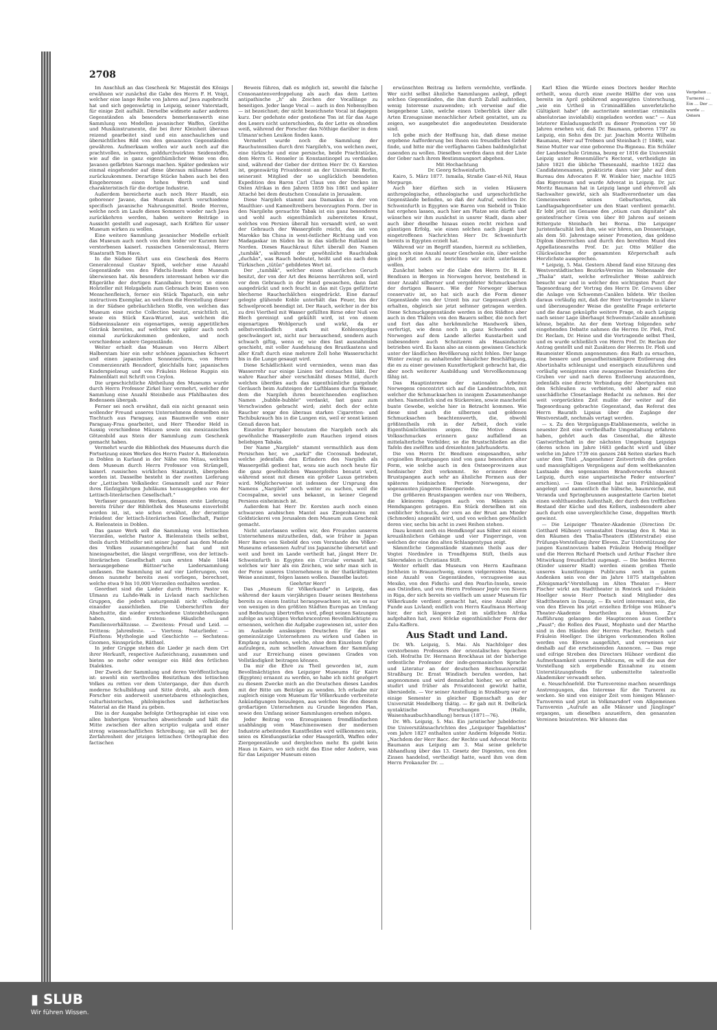2708
Im Anschluß an das Geschenk Sr. Majestät des Königs erwähnen wir zunächst die Gabe des Herrn F. H. Voigt, welcher eine lange Reihe von Jahren auf Java zugebracht hat und sich gegenwärtig in Leipzig, seiner Vaterstadt, für einige Zeit aufhält. Derselbe widmete außer anderen Gegenständen als besonders bemerkenswerth eine Sammlung von Modellen javanischer Waffen, Geräthe und Musikinstrumente, die bei ihrer Kleinheit überaus reizend gearbeitet sind und ein anschauliches und übersichtliches Bild von den genannten Gegenständen gewähren. Aufmerksam wollen wir auch noch auf die prachtvollen, schweren, golddurchwirkten Seidenstoffe, wie auf die in ganz eigenthümlicher Weise von den Javanen gefärbten Sarongs machen. Später gedenken wir einmal eingehender auf diese überaus mühsame Arbeit zurückzukommen. Derartige Stücke haben auch bei den Eingeborenen einen hohen Werth und sind charakteristisch für die dortige Industrie.
Außerdem bereicherte auch noch Herr Handt, ein geborener Javane, das Museum durch verschiedene specifisch javanische Nahrungsmittel. Beide Herren, welche noch im Laufe dieses Sommers wieder nach Java zurückkehren werden, haben weitere Beiträge in Aussicht gestellt und zugesagt, nach Kräften für unser Museum wirken zu wollen.
Eine weitere Sammlung javanischer Modelle erhielt das Museum auch noch von dem leider vor Kurzem hier verstorbenen kaiserl. russischen Generalconsul, Herrn Staatsrath Tom Have.
In die Südsee führt uns ein Geschenk des Herrn Generalconsul Gustav Spieß, welcher eine Anzahl Gegenstände von den Fidschi-Inseln dem Museum überwiesen hat. Als besonders interessant heben wir die Eßgeräthe der dortigen Kannibalen hervor, so einen Holzteller mit Holzgabeln zum Gebrauch beim Essen von Menschenfleisch, ferner ein Stück Tapatuch, ein sehr instructives Exemplar, an welchem die Herstellung dieser in der Südsee gebräuchlichen Stoffe, von welchen das Museum eine reiche Collection besitzt, ersichtlich ist, sowie ein Stück Kava-Wurzel, aus welchem die Südseeinsulaner ein eigenartiges, wenig appetitliches Getränk bereiten, auf welches wir später auch noch einmal zurückzukommen gedenken, und noch verschiedene andere Gegenstände.
Weiter erhielt das Museum von Herrn Albert Halberstam hier ein sehr schönes japanisches Schwert und einen japanischen Sonnenschirm, von Herrn Commerzienrath Benndorf, gleichfalls hier, japanisches Kinderspielzeug und von Fräulein Helene Ruppin ein Palmenblatt mit Schrift von Ceylon.
Die urgeschichtliche Abtheilung des Museums wurde durch Herrn Professor Zirkel hier vermehrt, welcher der Sammlung eine Anzahl Steinbeile aus Pfahlbauten des Bodensees übergab.
Ferner sei noch erwähnt, daß ein nicht genannt sein wollender Freund unseres Unternehmens demselben ein Tischtuch aus Paraguay, aus Baumwolle von einer Paraguay-Frau gearbeitet, und Herr Theodor Held in Aussig verschiedene Münzen sowie ein mexicanisches Götzenbild aus Stein der Sammlung zum Geschenk gemacht haben.
Vermehrt wurde die Bibliothek des Museums durch die Fortsetzung eines Werkes des Herrn Pastor A. Bielenstein in Doblen in Kurland in der Nähe von Mitau, welches dem Museum durch Herrn Professor von Strümpell, kaiserl. russischen wirklichen Staatsrath, übergeben worden ist. Dasselbe besteht in der zweiten Lieferung der „Lettischen Volkslieder. Gesammelt und zur Feier ihres fünfzigjährigen Jubiläums herausgegeben von der Lettisch-literärischen Gesellschaft."
Verfasser genannten Werkes, dessen erste Lieferung bereits früher der Bibliothek des Museums einverleibt worden ist, ist, wie schon erwähnt, der derzeitige Präsident der lettisch-literärischen Gesellschaft, Pastor A. Bielenstein in Doblen.
Das ganze Werk soll die Sammlung von lettischen Vierzeilen, welche Pastor A. Bielenstein theils selbst, theils durch Mithelfer seit seiner Jugend aus dem Munde des Volkes zusammengebracht hat und mit hineingearbeitet, die längst vergriffene, von der lettisch-literärischen Gesellschaft zum ersten Male 1844 herausgegebene Büttner'sche Liedersammlung umfassen. Die Sammlung ist auf vier Lieferungen, von denen nunmehr bereits zwei vorliegen, berechnet, welche etwa 9 bis 10,000 Vierzeilen enthalten werden.
Geordnet sind die Lieder durch Herrn Pastor K. Ulmann zu Luhde-Walk in Livland nach sachlichen Gruppen, die jedoch naturgemäß nicht vollständig einander ausschließen. Die Ueberschriften der Abschnitte, die wieder verschiedene Unterabtheilungen haben, sind: Erstens: Häusliche und Familienverhältnisse. — Zweitens: Freud und Leid. — Drittens: Jahresfeste. — Viertens: Naturlieder. — Fünftens: Mythologie und Geschichte — Sechstens: Gnomen, Sinnsprüche, Räthsel.
In jeder Gruppe stehen die Lieder je nach dem Ort ihrer Herkunft, respective Aufzeichnung, zusammen und bieten so mehr oder weniger ein Bild des örtlichen Dialektes.
Der Zweck der Sammlung und deren Veröffentlichung ist: sowohl ein werthvolles Besitzthum des lettischen Volkes zu retten vor dem Untergange, der ihm durch moderne Schulbildung und Sitte droht, als auch dem Forscher ein anderweit unersetzbares ethnologisches, culturhistorisches, philologisches und ästhetisches Material an die Hand zu geben.
Die in der Ausgabe befolgte Orthographie ist eine von allen bisherigen Versuchen abweichende und hält die Mitte zwischen der alten scriptio vulgata und einer streng wissenschaftlichen Schreibung; sie will bei der Zerfahrenheit der jetzigen lettischen Orthographie den factischen
Beweis führen, daß es möglich ist, sowohl die falsche Consonantenverdoppelung als auch das dem Letten antipathische „h" als Zeichen der Vocallänge zu beseitigen. Jeder lange Vocal — auch in den Nebensylben — ist bezeichnet; der nicht bezeichnete Vocal ist dagegen kurz. Der gedehnte oder gestoßene Ton ist für das Auge des Lesers nicht unterschieden, da der Lette es ohnedies weiß, während der Forscher das Nöthige darüber in dem Ulmann'schen Lexikon finden kann.
Vermehrt wurde noch die Sammlung der Rauchutensilien durch drei Nargileh's, von welchen zwei, eine türkische und eine persische, beide Prachtstücke, dem Herrn G. Henseler in Konstantinopel zu verdanken sind, während der Geber der dritten Herr Dr. O. Kersten ist, gegenwärtig Privatdocent an der Universität Berlin, seinerzeit Mitglied der so unglücklich beendeten Expedition des Baron Carl Claus von der Decken im Osten Afrikas in den Jahren 1859 bis 1861 und später Attaché bei dem deutschen Consulate in Jerusalem.
Diese Nargileh stammt aus Damaskus in der von Maulthier- und Kameeltreibern bevorzugten Form. Der in den Nargilehs gerauchte Tabak ist ein ganz besonderes und wohl auch eigenthümlich zubereitetes Kraut, welches von Persien überall hin versandt wird, so weit der Gebrauch der Wasserpfeife reicht, das ist von Marokko bis China in west-östlicher Richtung und von Madagaskar im Süden bis in das südliche Rußland im Norden. Dieses Rauchkraut führt überall den Namen „tumbâk", während der gewöhnliche Rauchtabak „duchân", was Rauch bedeutet, heißt und ein nach dem Türkischen „tütün" gebildetes Wort ist.
Der „tumbâk", welcher einen säuerlichen Geruch besitzt, der von der Art des Beizens herrühren soll, wird vor dem Gebrauch in der Hand gewaschen, dann fast ausgedrückt und noch feucht in das mit Gyps gefütterte blecherne Rauchschälchen eingedrückt. Eine darauf gelegte glühende Kohle unterhält das Feuer, bis der Schwelproceß beendigt ist. Der Rauch, welcher in der bis zu drei Viertheil mit Wasser gefüllten Birne oder Nuß von Blech gereinigt und gekühlt wird, ist von einem eigenartigen Wohlgeruch und wirkt, da er selbstverständlich stark mit Kohlenoxydgas geschwängert ist, nicht nur berauschend, sondern auch schwach giftig, wenn er, wie dies fast ausnahmslos geschieht, mit voller Ausdehnung des Brustkastens und aller Kraft durch eine mehrere Zoll hohe Wasserschicht bis in die Lunge gesaugt wird.
Diese Schädlichkeit wird vermieden, wenn man das Wasserrohr nur einige Linien tief eintauchen läßt. Der wahre Raucher aber verschmäht dieses Mittel, durch welches überdies auch das eigenthümliche gurgelnde Geräusch beim Aufsteigen der Luftblasen durchs Wasser, dem die Nargileh ihren bezeichnenden englischen Namen „bubble-bubble" verdankt, fast ganz zum Verschwinden gebracht wird; zieht doch der echte Raucher sogar den überaus starken Cigaretten- und Tschibukrauch bis in die Lungen ein, weil er sonst keinen Genuß davon hat.
Einzelne Europäer benutzen die Nargileh noch als gewöhnliche Wasserpfeife zum Rauchen irgend eines beliebigen Tabaks.
Der Name „Nargileh" stammt vermuthlich aus dem Persischen her, wo „narkil" die Cocosnuß bedeutet, welche jedenfalls den Erfindern des Nargileh als Wassergefäß gedient hat, wozu sie auch noch heute für die ganz gewöhnlichen Wasserpfeifen benutzt wird, während sonst mit diesen ein großer Luxus getrieben wird. Möglicherweise ist indessen der Ursprung des Namens „Nargileh" noch weiter zu suchen, weil die Cocospalme, soviel uns bekannt, in keiner Gegend Persiens einheimisch ist.
Außerdem hat Herr Dr. Kersten auch noch einen schwarzen arabischen Mantel aus Ziegenhaaren mit Goldstickerei von Jerusalem dem Museum zum Geschenk gemacht.
Nicht unterlassen wollen wir, den Freunden unseres Unternehmens mitzutheilen, daß, wie früher in Japan Herr Baron von Siebold den vom Vorstande des Völker-Museums erlassenen Aufruf ins Japanische übersetzt und weit und breit im Lande vertheilt hat, jüngst Herr Dr. Schweinfurth in Egypten ein Circular versandt hat, welches wir hier als ein Zeichen, wie sehr man sich in der Ferne unseres Unternehmens in der thatkräftigsten Weise annimmt, folgen lassen wollen. Dasselbe lautet:
Geehrter Herr!
Das „Museum für Völkerkunde" in Leipzig, das während der kaum vierjährigen Dauer seines Bestehens bereits zu einem Institut herangewachsen ist, wie es nur von wenigen in den größten Städten Europas an Umfang und Bedeutung übertroffen wird, pflegt seinen Satzungen zufolge an wichtigen Verkehrscentren Bevollmächtigte zu ernennen, welchen die Aufgabe zugewiesen ist, unter den im Auslande ansässigen Deutschen für das so gemeinnützige Unternehmen zu wirken und Gaben in Empfang zu nehmen, welche, ohne dem Einzelnen Opfer aufzulegen, zum schnellen Anwachsen der Sammlung und zur Erreichung eines gewissen Grades von Vollständigkeit beitragen können.
Da mir die Ehre zu Theil geworden ist, zum Bevollmächtigten des Leipziger Museums für Kairo (Egypten) ernannt zu werden, so habe ich nicht gezögert zu diesem Zwecke mich an die Deutschen dieses Landes mit der Bitte um Beiträge zu wenden. Ich erlaube mir zugleich einige vom Museum für Völkerkunde verbreitete Ankündigungen beizulegen, aus welchen Sie den diesem großartigen Unternehmen zu Grunde liegenden Plan, sowie den Umfang seiner Sammlungen ersehen mögen.
Jeder Beitrag von Erzeugnissen fremdländischen unabhängig vom Maschinenwesen der modernen Industrie arbeitenden Kunstfleißes wird willkommen sein, seien es Kleidungsstücke oder Hausgeräth, Waffen oder Ziergegenstände und dergleichen mehr. Es giebt kein Haus in Kairo, wo sich nicht das Eine oder Andere, was für das Leipziger Museum einen
erwünschten Beitrag zu liefern vermöchte, vorfände. Wer nicht selbst ähnliche Sammlungen anlegt, pflegt solchen Gegenständen, die ihm durch Zufall aufstoßen, wenig Interesse zuzuwenden; ich verweise auf die beigegebene Liste, welche einen Ueberblick über alle Arten Erzeugnisse menschlicher Arbeit gestattet, um zu zeigen, wo ausgebeutet die angedeuteten Desiderate sind.
Ich gebe mich der Hoffnung hin, daß diese meine ergebene Aufforderung bei Ihnen ein freundliches Gehör finde, und bitte mir die verfügbaren Gaben baldmöglichst zusenden zu wollen. Dieselben werden dann mit der Liste der Geber nach ihrem Bestimmungsort abgehen.
Mit Hochachtung
Dr. Georg Schweinfurth.
Kairo, 5. März 1877. Ismaila, Straße Gasr-el-Nil, Haus Morpurgo.
Auch hier dürften sich in vielen Häusern anthropologische, ethnologische und urgeschichtliche Gegenstände befinden, so daß der Aufruf, welchen Dr. Schweinfurth in Egypten wie Baron von Siebold in Tokio hat ergehen lassen, auch hier am Platze sein dürfte und wünschen wir ihm zunächst in unsrer Stadt, dann aber auch über dieselbe hinaus einen recht reichen und günstigen Erfolg, wie einen solchen nach jüngst hier eingetroffenen Nachrichten Herr Dr. Schweinfurth bereits in Egypten erzielt hat.
Während wir im Begriff standen, hiermit zu schließen, ging noch eine Anzahl neuer Geschenke ein, über welche gleich jetzt noch zu berichten wir nicht unterlassen wollen.
Zunächst heben wir die Gabe des Herrn Dr. B. E. Bendixen in Bergen in Norwegen hervor, bestehend in einer Anzahl silberner und vergoldeter Schmucksachen der dortigen Bauern. Wie der Norweger überaus conservativ ist, so hat sich auch die Form dieser Gegenstände von der Urzeit bis zur Gegenwart gleich erhalten, obgleich sie jetzt seltener getragen werden. Diese Schmuckgegenstände werden in den Städten aber auch in den Thälern von den Bauern selber, die noch fort und fort das alte herkömmliche Handwerk üben, verfertigt, wie denn noch in ganz Schweden und Norwegen auf dem Lande allerlei Kunstarbeit und insbesondere auch Schnitzerei als Hausindustrie betrieben wird. Es kann also an einem gewissen Geschick unter der ländlichen Bevölkerung nicht fehlen. Der lange Winter zwingt zu anhaltender häuslicher Beschäftigung, die es zu einer gewissen Kunstfertigkeit gebracht hat, die aber noch weiterer Ausbildung und Vervollkommnung fähig ist.
Das Hauptinteresse der nationalen Arbeiten Norwegens concentrirt sich auf die Landestrachten, mit welcher die Schmucksachen in innigem Zusammenhange stehen. Namentlich sind es Stickereien, sowie mancherlei bunte Gewebe, welche hier in Betracht kommen. Wie diese sind auch die silbernen und goldenen Schmucksachen beachtenswerth, die, obwohl größtentheils roh in der Arbeit, doch viele Eigenthümlichkeiten zeigen. Die Motive dieses Volksschmuckes erinnern ganz auffallend an mittelalterliche Vorbilder, so die Brustschließen an die Tafeln des zwölften und dreizehnten Jahrhunderts.
Die von Herrn Dr. Bendixen eingesandten, sehr originellen Brustspangen sind von ganz besonders alter Form, wie solche auch in den Ostseeprovinzen aus heidnischer Zeit vorkommt. So erinnern diese Brustspangen auch sehr an ähnliche Formen aus der späteren heidnischen Periode Norwegens, der sogenannten jüngeren Eisenperiode.
Die größeren Brustspangen werden nur von Weibern, die kleineren dagegen auch von Männern als Hemdspangen getragen. Ein Stück derselben ist ein weiblicher Schmuck, der vorn an der Brust am Mieder (Schmoden) angenäht wird, und von welchen gewöhnlich deren vier, sechs bis acht in zwei Reihen stehen.
Dazu kommt noch ein Hemdknopf aus Silber mit einem kreuzähnlichen Gehänge und vier Fingerringe, von welchen der eine den alten Schlangentypus zeigt.
Sämmtliche Gegenstände stammen theils aus der Vogtei Nordmöre in Trondhjems Stift, theils aus Sätersdalen in Christians Stift.
Weiter erhielt das Museum von Herrn Kaufmann Jochheim in Braunschweig, einem vielgereisten Manne, eine Anzahl von Gegenständen, vorzugsweise aus Mexiko, von den Fidschi- und den Pearlin-Inseln, sowie aus Ostindien, und von Herrn Professor Jegór von Sivers in Riga, der sich bereits so vielfach um unser Museum für Völkerkunde verdient gemacht hat, eine Anzahl alter Funde aus Livland; endlich von Herrn Kaufmann Hertwig hier, der sich längere Zeit im südlichen Afrika aufgehalten hat, zwei Stöcke eigenthümlicher Form der Zulu-Kaffern.
Aus Stadt und Land.
Dr. Wh. Leipzig, 5. Mai. Als Nachfolger des verstorbenen Professors der orientalischen Sprachen Geh. Hofraths Dr. Hermann Brockhaus ist der bisherige ordentliche Professor der indo-germanischen Sprache und Literatur an der deutschen Reichsuniversität Straßburg Dr. Ernst Windisch berufen worden, hat angenommen und wird demnächst hieher, wo er selbst studirt und früher als Privatdocent gewirkt hatte, übersiedeln. — Vor seiner Anstellung in Straßburg war er einige Semester in gleicher Eigenschaft an der Universität Heidelberg thätig. — Er gab mit B. Delbrück syntaktische Forschungen (Halle, Waisenhausbuchhandlung) heraus (1871—76).
Dr. Wh. Leipzig, 5. Mai. Ein juristischer Jubeldoctor. Die Universitätsnachrichten des „Leipziger Tageblattes" vom Jahre 1827 enthalten unter Anderm folgende Notiz: „Nachdem der Herr Bacc. der Rechte und Advocat Moritz Baumann aus Leipzig am 3. Mai seine gelehrte Abhandlung über das 13. Gesetz der Digesten, von den Zinsen handelnd, vertheidigt hatte, ward ihm von dem Herrn Prokanzler Dr. ...
Karl Klien die Würde eines Doctors beider Rechte ertheilt, wozu durch eine zweite Hälfte der von uns bereits im April gebührend angezeigten Unterschung, „wie ein Urtheil in Criminalfällen unverletzliche Gültigkeit habe" (de auctoritate sententiae criminalis absolutoriae inviolabili) eingeladen worden war." — Aus letzterer Einladungsschrift zu dieser Promotion vor 50 Jahren ersehen wir, daß Dr. Baumann, geboren 1797 zu Leipzig, ein Sohn des Dr. jur. Joachim Moritz Wilhelm Baumann, Herr auf Trebsen und Steinbach († 1849), war. Seine Mutter war eine geborene Du-Bigneau. Ein Schüler der Landesschule Grimma, bezog er 1816 die Universität Leipzig unter Rosenmüller's Rectorat, vertheidigte im Jahre 1821 die übliche Thesenzahl, machte 1822 das Candidatenexamen, prakticirte dann vier Jahr auf dem Bureau des Advocaten F. W. Winkler hier, machte 1825 das Rigorosum und wurde Advocat in Leipzig. Dr. jur. Moritz Baumann hat in Leipzig lange und ehrenvoll als Sachwalter gewirkt, sich als Stadtverordneter um das Gemeinwesen seines Geburtsortes, als Landtagsabgeordneter um den Staat verdient gemacht. Er lebt jetzt im Genusse des „otium cum dignitate" als geistesfrischer Greis von über 80 Jahren auf seinem Rittergute Steinbach bei Borna. Die Leipziger Juristenfacultät ließ ihm, wie wir hören, am Donnerstage, als dem 50. Jahrestage seiner Promotion, das goldene Diplom überreichen und durch den beredten Mund des Appellationsraths Prof. Dr. jur. Otto Müller die Glückwünsche der gesammten Körperschaft aufs Herzlichste aussprechen.
* Leipzig, 5. Mai. Gestern Abend fand eine Sitzung des Westvorstädtischen Bezirks-Vereins im Nebensaale der „Thalia" statt, welche erfreulicher Weise zahlreich besucht war und in welcher den wichtigsten Punct der Tagesordnung der Vortrag des Herrn Dr. Grouven über die Anlage von Schwemm-Canälen bildete. Wir theilen daraus vorläufig mit, daß der Herr Vortragende in klarer und überzeugender Weise die gestellte Frage erörterte und die daran geknüpfte weitere Frage, ob auch Leipzig nach seiner Lage überhaupt Schwemm-Canäle annehmen könne, bejahte. An der dem Vortrag folgenden sehr eingehenden Debatte nahmen die Herren Dr. Ploß, Prof. Dr. Reclam, Dr. Heine und die Vortragende selbst Theil, und es wurde schließlich von Herrn Prof. Dr. Reclam der Antrag gestellt und mit Zusätzen der Herren Dr. Ploß und Baumeister Klemm angenommen: den Rath zu ersuchen, eine bessere und gesundheitsmäßigere Entleerung des Abortinhalts schleunigst und energisch einzuführen und vorläufig wenigstens eine zwangsweise Desinfection der Gruben vor und nach deren Entleerung anzuordnen, jedenfalls eine directe Verbindung der Abortgruben mit den Schleußen zu verbieten, wohl aber auf eine unschädliche Closetanlage Bedacht zu nehmen. Bei der weit vorgerückten Zeit mußte der weiter auf die Tagesordnung gebrachte Gegenstand, das Referat des Herrn Baurath Lipsius über die Zugänge der Westvorstadt, nochmals vertagt werden.
— x. Zu den Vergnügungs-Etablissements, welche in neuester Zeit eine vortheilhafte Umgestaltung erfahren haben, gehört auch das Gosenthal, die älteste Gastwirthschaft in der nächsten Umgebung Leipzigs (deren schon im Jahre 1683 gedacht wird und über welche im Jahre 1739 ein ganzes 244 Seiten starkes Buch unter dem Titel: „Angenehmer Zeitvertreib des großen und mannigfaltigen Vergnügens auf dem weltbekannten Lustsaale des sogenannten Brandvorwerks ohnweit Leipzig, durch eine unparteiische Feder entworfen" erschien). — Das Gosenthal hat sein Frühlingskleid angelegt und namentlich die hübsche, baumreiche, mit Veranda und Springbrunnen ausgestattete Garten bietet einen wohlthuenden Aufenthalt, der durch den trefflichen Bestand der Küche und des Kellers, insbesondere aber auch durch eine unvergleichliche Gose, doppelten Werth gewinnt.
— Die Leipziger Theater-Akademie (Direction Dr. Gotthard Hübner) veranstaltet Dienstag den 8. Mai in den Räumen des Thalia-Theaters (Elsterstraße) eine Prüfungs-Vorstellung ihrer Eleven. Zur Unterstützung der jungen Kunstnovizen haben Fräulein Hedwig Hoellger und die Herren Richard Poetsch und Arthur Fischer ihre Mitwirkung freundlichst zugesagt. — Die beiden Herren (Kinder unserer Stadt) werden einem großen Theile unseres kunstfinnigen Publicums noch in gutem Andenken sein von der im Jahre 1875 stattgehabten „Königsmark"-Vorstellung im Alten Theater. — Herr Fischer wirkt am Stadttheater in Rostock und Fräulein Hoellger sowie Herr Poetsch sind Mitglieder des Stadttheaters in Danzig. — Es wird interessant sein, die von den Eleven bis jetzt erzielten Erfolge von Hübner's Theater-Akademie beurtheilen zu können. Zur Aufführung gelangen die Hauptscenen aus Goethe's „Faust"; die Rollen des Faust, Mephisto und der Marthe sind in den Händen der Herren Fischer, Poetsch und Fräulein Hoellger. Die übrigen vorkommenden Rollen werden von Eleven ausgeführt, und verweisen wir deshalb auf die erscheinenden Annoncen. — Das rege und eifrige Streben des Directors Hübner verdient die Aufmerksamkeit unseres Publicums, es will die aus der Vorstellung sich ergebende Einnahme zu einem Unterstützungsfonds für unbemittelte talentvolle Akademiker verwandt sehen.
e. Neuschönefeld. Die Turnvereine machen neuerdings Anstrengungen, das Interesse für die Turnerei zu wecken. So sind von einiger Zeit vom hiesigen Männer-Turnverein und jetzt in Volkmarsdorf vom Allgemeinen Turnverein „Aufrufe an alle Männer und Jünglinge" ergangen, um dieselben anzueifern, den genannten Vereinen beizutreten. Wir können das
Vorgehen ... Turnerei ... Ein ... Der ... wurde ... Ostern
▮ SLUB
Wir führen Wissen.